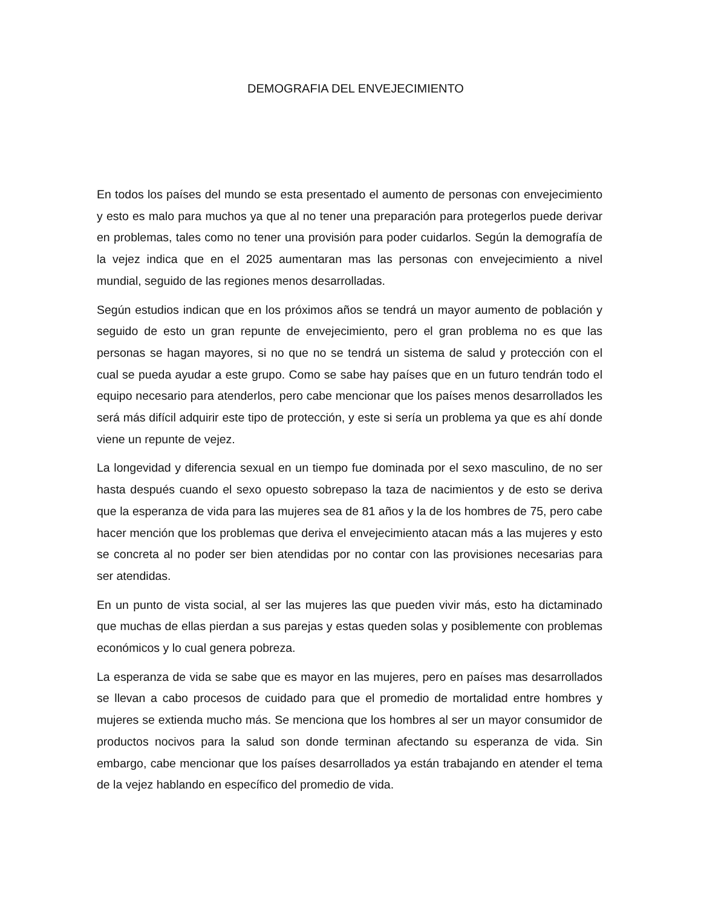DEMOGRAFIA DEL ENVEJECIMIENTO
En todos los países del mundo se esta presentado el aumento de personas con envejecimiento y esto es malo para muchos ya que al no tener una preparación para protegerlos puede derivar en problemas, tales como no tener una provisión para poder cuidarlos. Según la demografía de la vejez indica que en el 2025 aumentaran mas las personas con envejecimiento a nivel mundial, seguido de las regiones menos desarrolladas.
Según estudios indican que en los próximos años se tendrá un mayor aumento de población y seguido de esto un gran repunte de envejecimiento, pero el gran problema no es que las personas se hagan mayores, si no que no se tendrá un sistema de salud y protección con el cual se pueda ayudar a este grupo. Como se sabe hay países que en un futuro tendrán todo el equipo necesario para atenderlos, pero cabe mencionar que los países menos desarrollados les será más difícil adquirir este tipo de protección, y este si sería un problema ya que es ahí donde viene un repunte de vejez.
La longevidad y diferencia sexual en un tiempo fue dominada por el sexo masculino, de no ser hasta después cuando el sexo opuesto sobrepaso la taza de nacimientos y de esto se deriva que la esperanza de vida para las mujeres sea de 81 años y la de los hombres de 75, pero cabe hacer mención que los problemas que deriva el envejecimiento atacan más a las mujeres y esto se concreta al no poder ser bien atendidas por no contar con las provisiones necesarias para ser atendidas.
En un punto de vista social, al ser las mujeres las que pueden vivir más, esto ha dictaminado que muchas de ellas pierdan a sus parejas y estas queden solas y posiblemente con problemas económicos y lo cual genera pobreza.
La esperanza de vida se sabe que es mayor en las mujeres, pero en países mas desarrollados se llevan a cabo procesos de cuidado para que el promedio de mortalidad entre hombres y mujeres se extienda mucho más. Se menciona que los hombres al ser un mayor consumidor de productos nocivos para la salud son donde terminan afectando su esperanza de vida. Sin embargo, cabe mencionar que los países desarrollados ya están trabajando en atender el tema de la vejez hablando en específico del promedio de vida.